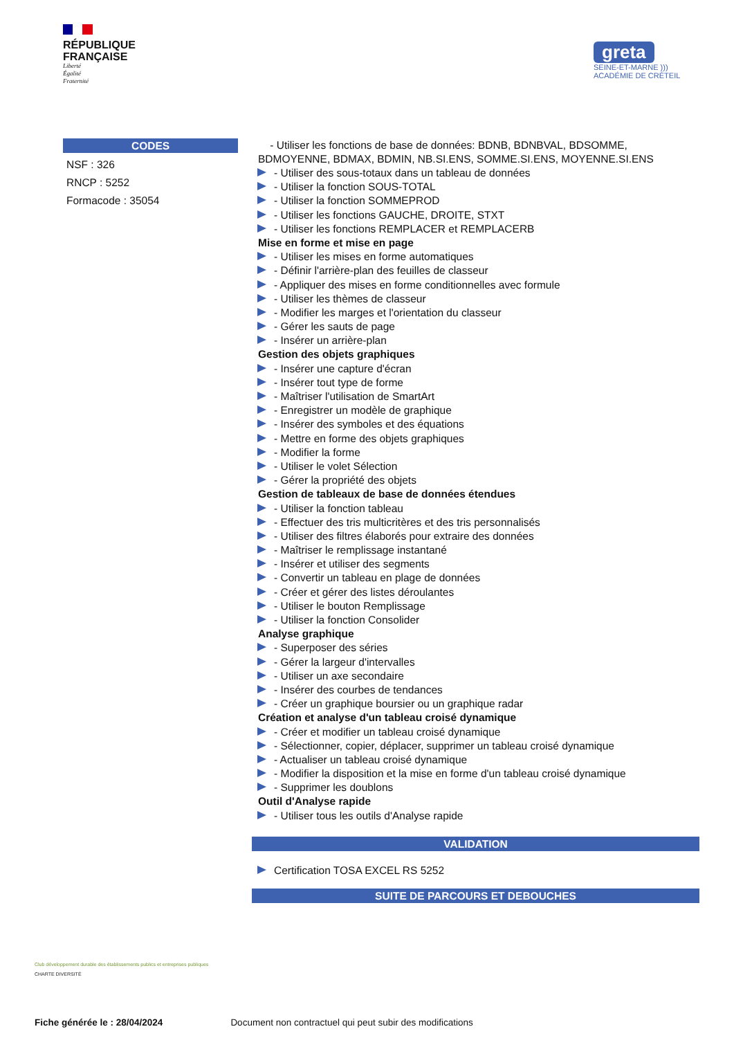RÉPUBLIQUE
FRANÇAISE
Liberté
Égalité
Fraternité
greta
SEINE-ET-MARNE )))
ACADÉMIE DE CRÉTEIL
CODES
NSF : 326
RNCP : 5252
Formacode : 35054
- Utiliser les fonctions de base de données: BDNB, BDNBVAL, BDSOMME, BDMOYENNE, BDMAX, BDMIN, NB.SI.ENS, SOMME.SI.ENS, MOYENNE.SI.ENS
- Utiliser des sous-totaux dans un tableau de données
- Utiliser la fonction SOUS-TOTAL
- Utiliser la fonction SOMMEPROD
- Utiliser les fonctions GAUCHE, DROITE, STXT
- Utiliser les fonctions REMPLACER et REMPLACERB
Mise en forme et mise en page
- Utiliser les mises en forme automatiques
- Définir l'arrière-plan des feuilles de classeur
- Appliquer des mises en forme conditionnelles avec formule
- Utiliser les thèmes de classeur
- Modifier les marges et l'orientation du classeur
- Gérer les sauts de page
- Insérer un arrière-plan
Gestion des objets graphiques
- Insérer une capture d'écran
- Insérer tout type de forme
- Maîtriser l'utilisation de SmartArt
- Enregistrer un modèle de graphique
- Insérer des symboles et des équations
- Mettre en forme des objets graphiques
- Modifier la forme
- Utiliser le volet Sélection
- Gérer la propriété des objets
Gestion de tableaux de base de données étendues
- Utiliser la fonction tableau
- Effectuer des tris multicritères et des tris personnalisés
- Utiliser des filtres élaborés pour extraire des données
- Maîtriser le remplissage instantané
- Insérer et utiliser des segments
- Convertir un tableau en plage de données
- Créer et gérer des listes déroulantes
- Utiliser le bouton Remplissage
- Utiliser la fonction Consolider
Analyse graphique
- Superposer des séries
- Gérer la largeur d'intervalles
- Utiliser un axe secondaire
- Insérer des courbes de tendances
- Créer un graphique boursier ou un graphique radar
Création et analyse d'un tableau croisé dynamique
- Créer et modifier un tableau croisé dynamique
- Sélectionner, copier, déplacer, supprimer un tableau croisé dynamique
- Actualiser un tableau croisé dynamique
- Modifier la disposition et la mise en forme d'un tableau croisé dynamique
- Supprimer les doublons
Outil d'Analyse rapide
- Utiliser tous les outils d'Analyse rapide
VALIDATION
Certification TOSA EXCEL RS 5252
SUITE DE PARCOURS ET DEBOUCHES
Club développement durable des établissements publics et entreprises publiques
CHARTE DIVERSITÉ
Fiche générée le : 28/04/2024 Document non contractuel qui peut subir des modifications